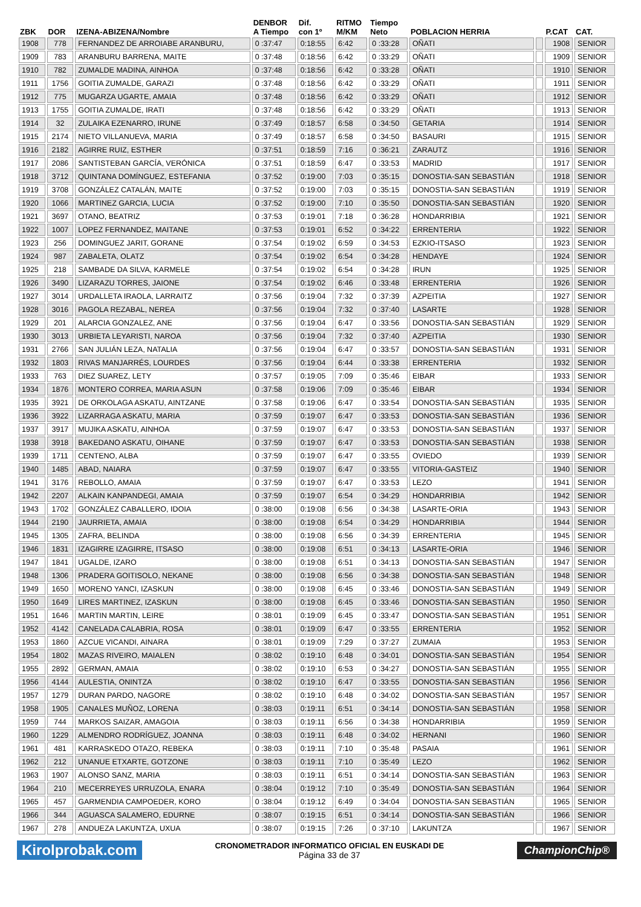| ZBK | DOR | IZENA-ABIZENA/Nombre | DENBOR A Tiempo | Dif. con 1º | RITMO M/KM | Tiempo Neto | POBLACION HERRIA | | P.CAT | CAT. |
| --- | --- | --- | --- | --- | --- | --- | --- | --- | --- | --- |
| 1908 | 778 | FERNANDEZ DE ARROIABE ARANBURU, | 0 :37:47 | 0:18:55 | 6:42 | 0 :33:28 | OÑATI | | 1908 | SENIOR |
| 1909 | 783 | ARANBURU BARRENA, MAITE | 0 :37:48 | 0:18:56 | 6:42 | 0 :33:29 | OÑATI | | 1909 | SENIOR |
| 1910 | 782 | ZUMALDE MADINA, AINHOA | 0 :37:48 | 0:18:56 | 6:42 | 0 :33:28 | OÑATI | | 1910 | SENIOR |
| 1911 | 1756 | GOITIA ZUMALDE, GARAZI | 0 :37:48 | 0:18:56 | 6:42 | 0 :33:29 | OÑATI | | 1911 | SENIOR |
| 1912 | 775 | MUGARZA UGARTE, AMAIA | 0 :37:48 | 0:18:56 | 6:42 | 0 :33:29 | OÑATI | | 1912 | SENIOR |
| 1913 | 1755 | GOITIA ZUMALDE, IRATI | 0 :37:48 | 0:18:56 | 6:42 | 0 :33:29 | OÑATI | | 1913 | SENIOR |
| 1914 | 32 | ZULAIKA EZENARRO, IRUNE | 0 :37:49 | 0:18:57 | 6:58 | 0 :34:50 | GETARIA | | 1914 | SENIOR |
| 1915 | 2174 | NIETO VILLANUEVA, MARIA | 0 :37:49 | 0:18:57 | 6:58 | 0 :34:50 | BASAURI | | 1915 | SENIOR |
| 1916 | 2182 | AGIRRE RUIZ, ESTHER | 0 :37:51 | 0:18:59 | 7:16 | 0 :36:21 | ZARAUTZ | | 1916 | SENIOR |
| 1917 | 2086 | SANTISTEBAN GARCÍA, VERÓNICA | 0 :37:51 | 0:18:59 | 6:47 | 0 :33:53 | MADRID | | 1917 | SENIOR |
| 1918 | 3712 | QUINTANA DOMÍNGUEZ, ESTEFANIA | 0 :37:52 | 0:19:00 | 7:03 | 0 :35:15 | DONOSTIA-SAN SEBASTIÁN | | 1918 | SENIOR |
| 1919 | 3708 | GONZÁLEZ CATALÁN, MAITE | 0 :37:52 | 0:19:00 | 7:03 | 0 :35:15 | DONOSTIA-SAN SEBASTIÁN | | 1919 | SENIOR |
| 1920 | 1066 | MARTINEZ GARCIA, LUCIA | 0 :37:52 | 0:19:00 | 7:10 | 0 :35:50 | DONOSTIA-SAN SEBASTIÁN | | 1920 | SENIOR |
| 1921 | 3697 | OTANO, BEATRIZ | 0 :37:53 | 0:19:01 | 7:18 | 0 :36:28 | HONDARRIBIA | | 1921 | SENIOR |
| 1922 | 1007 | LOPEZ FERNANDEZ, MAITANE | 0 :37:53 | 0:19:01 | 6:52 | 0 :34:22 | ERRENTERIA | | 1922 | SENIOR |
| 1923 | 256 | DOMINGUEZ JARIT, GORANE | 0 :37:54 | 0:19:02 | 6:59 | 0 :34:53 | EZKIO-ITSASO | | 1923 | SENIOR |
| 1924 | 987 | ZABALETA, OLATZ | 0 :37:54 | 0:19:02 | 6:54 | 0 :34:28 | HENDAYE | | 1924 | SENIOR |
| 1925 | 218 | SAMBADE DA SILVA, KARMELE | 0 :37:54 | 0:19:02 | 6:54 | 0 :34:28 | IRUN | | 1925 | SENIOR |
| 1926 | 3490 | LIZARAZU TORRES, JAIONE | 0 :37:54 | 0:19:02 | 6:46 | 0 :33:48 | ERRENTERIA | | 1926 | SENIOR |
| 1927 | 3014 | URDALLETA IRAOLA, LARRAITZ | 0 :37:56 | 0:19:04 | 7:32 | 0 :37:39 | AZPEITIA | | 1927 | SENIOR |
| 1928 | 3016 | PAGOLA REZABAL, NEREA | 0 :37:56 | 0:19:04 | 7:32 | 0 :37:40 | LASARTE | | 1928 | SENIOR |
| 1929 | 201 | ALARCIA GONZALEZ, ANE | 0 :37:56 | 0:19:04 | 6:47 | 0 :33:56 | DONOSTIA-SAN SEBASTIÁN | | 1929 | SENIOR |
| 1930 | 3013 | URBIETA LEYARISTI, NAROA | 0 :37:56 | 0:19:04 | 7:32 | 0 :37:40 | AZPEITIA | | 1930 | SENIOR |
| 1931 | 2766 | SAN JULIÁN LEZA, NATALIA | 0 :37:56 | 0:19:04 | 6:47 | 0 :33:57 | DONOSTIA-SAN SEBASTIÁN | | 1931 | SENIOR |
| 1932 | 1803 | RIVAS MANJARRÉS, LOURDES | 0 :37:56 | 0:19:04 | 6:44 | 0 :33:38 | ERRENTERIA | | 1932 | SENIOR |
| 1933 | 763 | DIEZ SUAREZ, LETY | 0 :37:57 | 0:19:05 | 7:09 | 0 :35:46 | EIBAR | | 1933 | SENIOR |
| 1934 | 1876 | MONTERO CORREA, MARIA ASUN | 0 :37:58 | 0:19:06 | 7:09 | 0 :35:46 | EIBAR | | 1934 | SENIOR |
| 1935 | 3921 | DE ORKOLAGA ASKATU, AINTZANE | 0 :37:58 | 0:19:06 | 6:47 | 0 :33:54 | DONOSTIA-SAN SEBASTIÁN | | 1935 | SENIOR |
| 1936 | 3922 | LIZARRAGA ASKATU, MARIA | 0 :37:59 | 0:19:07 | 6:47 | 0 :33:53 | DONOSTIA-SAN SEBASTIÁN | | 1936 | SENIOR |
| 1937 | 3917 | MUJIKA ASKATU, AINHOA | 0 :37:59 | 0:19:07 | 6:47 | 0 :33:53 | DONOSTIA-SAN SEBASTIÁN | | 1937 | SENIOR |
| 1938 | 3918 | BAKEDANO ASKATU, OIHANE | 0 :37:59 | 0:19:07 | 6:47 | 0 :33:53 | DONOSTIA-SAN SEBASTIÁN | | 1938 | SENIOR |
| 1939 | 1711 | CENTENO, ALBA | 0 :37:59 | 0:19:07 | 6:47 | 0 :33:55 | OVIEDO | | 1939 | SENIOR |
| 1940 | 1485 | ABAD, NAIARA | 0 :37:59 | 0:19:07 | 6:47 | 0 :33:55 | VITORIA-GASTEIZ | | 1940 | SENIOR |
| 1941 | 3176 | REBOLLO, AMAIA | 0 :37:59 | 0:19:07 | 6:47 | 0 :33:53 | LEZO | | 1941 | SENIOR |
| 1942 | 2207 | ALKAIN KANPANDEGI, AMAIA | 0 :37:59 | 0:19:07 | 6:54 | 0 :34:29 | HONDARRIBIA | | 1942 | SENIOR |
| 1943 | 1702 | GONZÁLEZ CABALLERO, IDOIA | 0 :38:00 | 0:19:08 | 6:56 | 0 :34:38 | LASARTE-ORIA | | 1943 | SENIOR |
| 1944 | 2190 | JAURRIETA, AMAIA | 0 :38:00 | 0:19:08 | 6:54 | 0 :34:29 | HONDARRIBIA | | 1944 | SENIOR |
| 1945 | 1305 | ZAFRA, BELINDA | 0 :38:00 | 0:19:08 | 6:56 | 0 :34:39 | ERRENTERIA | | 1945 | SENIOR |
| 1946 | 1831 | IZAGIRRE IZAGIRRE, ITSASO | 0 :38:00 | 0:19:08 | 6:51 | 0 :34:13 | LASARTE-ORIA | | 1946 | SENIOR |
| 1947 | 1841 | UGALDE, IZARO | 0 :38:00 | 0:19:08 | 6:51 | 0 :34:13 | DONOSTIA-SAN SEBASTIÁN | | 1947 | SENIOR |
| 1948 | 1306 | PRADERA GOITISOLO, NEKANE | 0 :38:00 | 0:19:08 | 6:56 | 0 :34:38 | DONOSTIA-SAN SEBASTIÁN | | 1948 | SENIOR |
| 1949 | 1650 | MORENO YANCI, IZASKUN | 0 :38:00 | 0:19:08 | 6:45 | 0 :33:46 | DONOSTIA-SAN SEBASTIÁN | | 1949 | SENIOR |
| 1950 | 1649 | LIRES MARTINEZ, IZASKUN | 0 :38:00 | 0:19:08 | 6:45 | 0 :33:46 | DONOSTIA-SAN SEBASTIÁN | | 1950 | SENIOR |
| 1951 | 1646 | MARTIN MARTIN, LEIRE | 0 :38:01 | 0:19:09 | 6:45 | 0 :33:47 | DONOSTIA-SAN SEBASTIÁN | | 1951 | SENIOR |
| 1952 | 4142 | CANELADA CALABRIA, ROSA | 0 :38:01 | 0:19:09 | 6:47 | 0 :33:55 | ERRENTERIA | | 1952 | SENIOR |
| 1953 | 1860 | AZCUE VICANDI, AINARA | 0 :38:01 | 0:19:09 | 7:29 | 0 :37:27 | ZUMAIA | | 1953 | SENIOR |
| 1954 | 1802 | MAZAS RIVEIRO, MAIALEN | 0 :38:02 | 0:19:10 | 6:48 | 0 :34:01 | DONOSTIA-SAN SEBASTIÁN | | 1954 | SENIOR |
| 1955 | 2892 | GERMAN, AMAIA | 0 :38:02 | 0:19:10 | 6:53 | 0 :34:27 | DONOSTIA-SAN SEBASTIÁN | | 1955 | SENIOR |
| 1956 | 4144 | AULESTIA, ONINTZA | 0 :38:02 | 0:19:10 | 6:47 | 0 :33:55 | DONOSTIA-SAN SEBASTIÁN | | 1956 | SENIOR |
| 1957 | 1279 | DURAN PARDO, NAGORE | 0 :38:02 | 0:19:10 | 6:48 | 0 :34:02 | DONOSTIA-SAN SEBASTIÁN | | 1957 | SENIOR |
| 1958 | 1905 | CANALES MUÑOZ, LORENA | 0 :38:03 | 0:19:11 | 6:51 | 0 :34:14 | DONOSTIA-SAN SEBASTIÁN | | 1958 | SENIOR |
| 1959 | 744 | MARKOS SAIZAR, AMAGOIA | 0 :38:03 | 0:19:11 | 6:56 | 0 :34:38 | HONDARRIBIA | | 1959 | SENIOR |
| 1960 | 1229 | ALMENDRO RODRÍGUEZ, JOANNA | 0 :38:03 | 0:19:11 | 6:48 | 0 :34:02 | HERNANI | | 1960 | SENIOR |
| 1961 | 481 | KARRASKEDO OTAZO, REBEKA | 0 :38:03 | 0:19:11 | 7:10 | 0 :35:48 | PASAIA | | 1961 | SENIOR |
| 1962 | 212 | UNANUE ETXARTE, GOTZONE | 0 :38:03 | 0:19:11 | 7:10 | 0 :35:49 | LEZO | | 1962 | SENIOR |
| 1963 | 1907 | ALONSO SANZ, MARIA | 0 :38:03 | 0:19:11 | 6:51 | 0 :34:14 | DONOSTIA-SAN SEBASTIÁN | | 1963 | SENIOR |
| 1964 | 210 | MECERREYES URRUZOLA, ENARA | 0 :38:04 | 0:19:12 | 7:10 | 0 :35:49 | DONOSTIA-SAN SEBASTIÁN | | 1964 | SENIOR |
| 1965 | 457 | GARMENDIA CAMPOEDER, KORO | 0 :38:04 | 0:19:12 | 6:49 | 0 :34:04 | DONOSTIA-SAN SEBASTIÁN | | 1965 | SENIOR |
| 1966 | 344 | AGUASCA SALAMERO, EDURNE | 0 :38:07 | 0:19:15 | 6:51 | 0 :34:14 | DONOSTIA-SAN SEBASTIÁN | | 1966 | SENIOR |
| 1967 | 278 | ANDUEZA LAKUNTZA, UXUA | 0 :38:07 | 0:19:15 | 7:26 | 0 :37:10 | LAKUNTZA | | 1967 | SENIOR |
Kirolprobak.com
CRONOMETRADOR INFORMATICO OFICIAL EN EUSKADI DE
Página 33 de 37
ChampionChip®